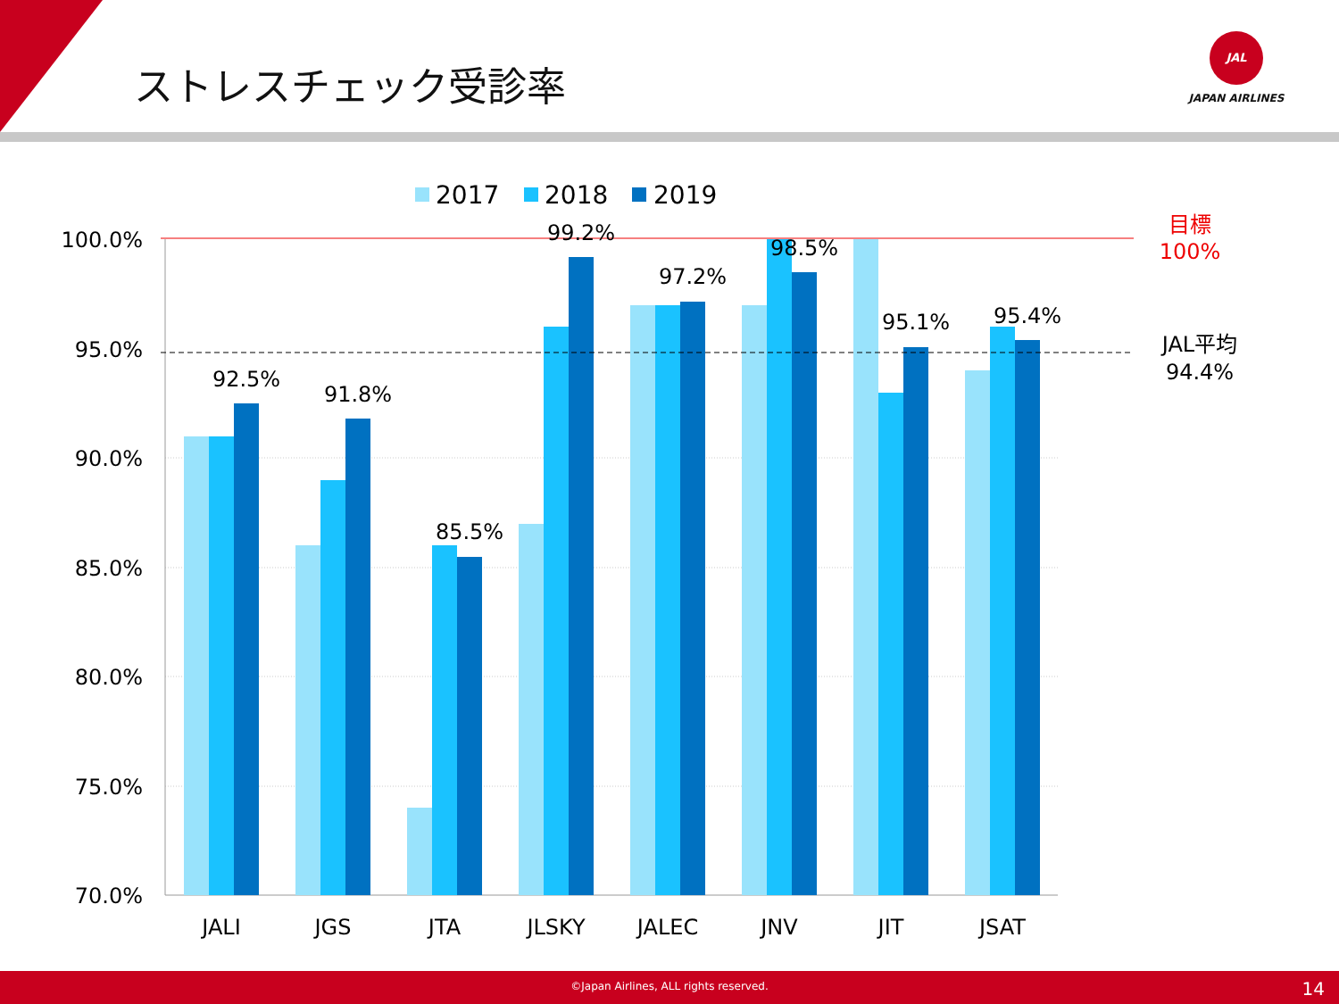ストレスチェック受診率
JAL
JAPAN AIRLINES
2017
2018
2019
100.0%
95.0%
90.0%
85.0%
80.0%
75.0%
70.0%
92.5%
91.8%
85.5%
99.2%
97.2%
98.5%
95.1%
95.4%
JALI
JGS
JTA
JLSKY
JALEC
JNV
JIT
JSAT
目標
100%
JAL平均
94.4%
©Japan Airlines, ALL rights reserved. 14